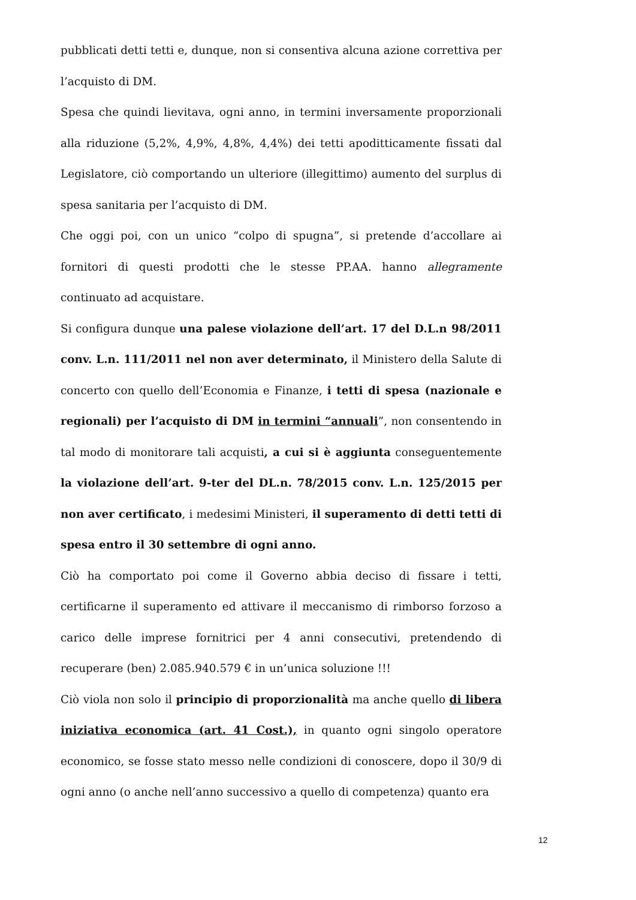pubblicati detti tetti e, dunque, non si consentiva alcuna azione correttiva per l’acquisto di DM.
Spesa che quindi lievitava, ogni anno, in termini inversamente proporzionali alla riduzione (5,2%, 4,9%, 4,8%, 4,4%) dei tetti apoditticamente fissati dal Legislatore, ciò comportando un ulteriore (illegittimo) aumento del surplus di spesa sanitaria per l’acquisto di DM.
Che oggi poi, con un unico “colpo di spugna”, si pretende d’accollare ai fornitori di questi prodotti che le stesse PP.AA. hanno allegramente continuato ad acquistare.
Si configura dunque una palese violazione dell’art. 17 del D.L.n 98/2011 conv. L.n. 111/2011 nel non aver determinato, il Ministero della Salute di concerto con quello dell’Economia e Finanze, i tetti di spesa (nazionale e regionali) per l’acquisto di DM in termini “annuali”, non consentendo in tal modo di monitorare tali acquisti, a cui si è aggiunta conseguentemente la violazione dell’art. 9-ter del DL.n. 78/2015 conv. L.n. 125/2015 per non aver certificato, i medesimi Ministeri, il superamento di detti tetti di spesa entro il 30 settembre di ogni anno.
Ciò ha comportato poi come il Governo abbia deciso di fissare i tetti, certificarne il superamento ed attivare il meccanismo di rimborso forzoso a carico delle imprese fornitrici per 4 anni consecutivi, pretendendo di recuperare (ben) 2.085.940.579 € in un’unica soluzione !!!
Ciò viola non solo il principio di proporzionalità ma anche quello di libera iniziativa economica (art. 41 Cost.), in quanto ogni singolo operatore economico, se fosse stato messo nelle condizioni di conoscere, dopo il 30/9 di ogni anno (o anche nell’anno successivo a quello di competenza) quanto era
12